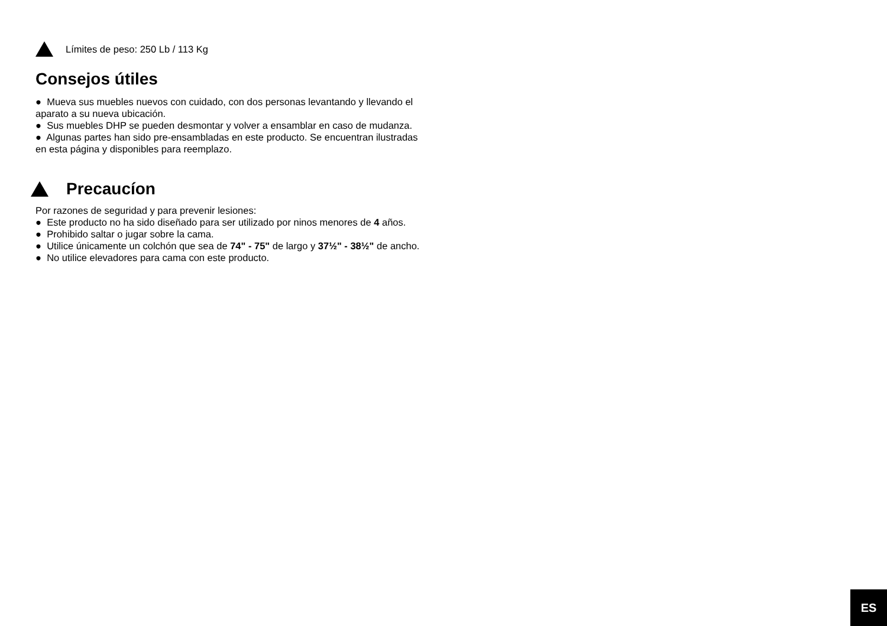Límites de peso: 250 Lb / 113 Kg
Consejos útiles
● Mueva sus muebles nuevos con cuidado, con dos personas levantando y llevando el aparato a su nueva ubicación.
● Sus muebles DHP se pueden desmontar y volver a ensamblar en caso de mudanza.
● Algunas partes han sido pre-ensambladas en este producto. Se encuentran ilustradas en esta página y disponibles para reemplazo.
Precaucíon
Por razones de seguridad y para prevenir lesiones:
● Este producto no ha sido diseñado para ser utilizado por ninos menores de 4 años.
● Prohibido saltar o jugar sobre la cama.
● Utilice únicamente un colchón que sea de 74" - 75" de largo y 37½" - 38½" de ancho.
● No utilice elevadores para cama con este producto.
ES